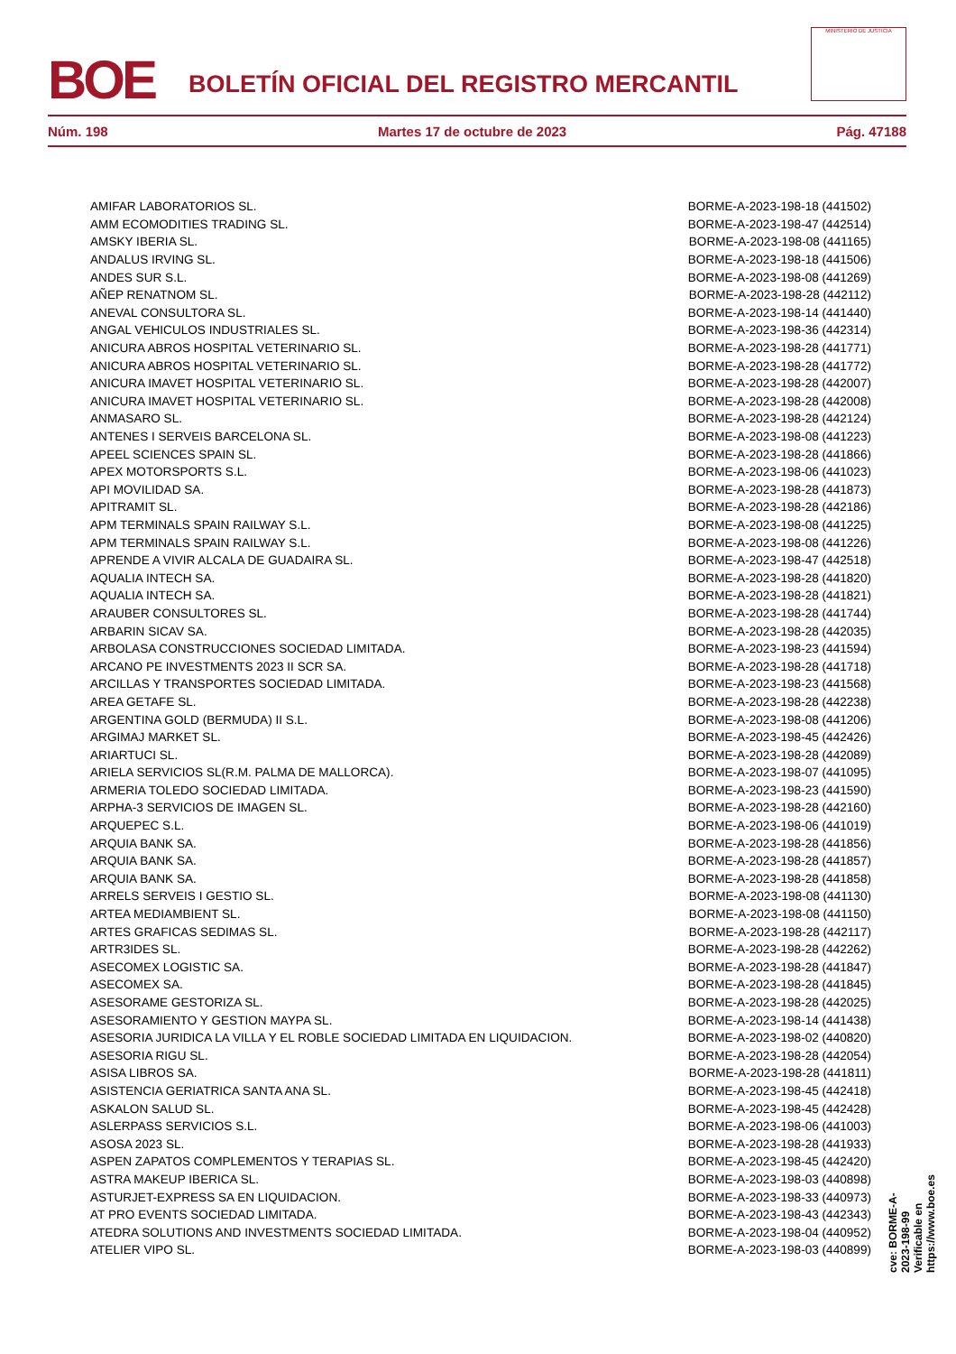BOE
BOLETÍN OFICIAL DEL REGISTRO MERCANTIL
MINISTERIO DE JUSTICIA
Núm. 198 Martes 17 de octubre de 2023 Pág. 47188
| AMIFAR LABORATORIOS SL. | BORME-A-2023-198-18 (441502) |
| AMM ECOMODITIES TRADING SL. | BORME-A-2023-198-47 (442514) |
| AMSKY IBERIA SL. | BORME-A-2023-198-08 (441165) |
| ANDALUS IRVING SL. | BORME-A-2023-198-18 (441506) |
| ANDES SUR S.L. | BORME-A-2023-198-08 (441269) |
| AÑEP RENATNOM SL. | BORME-A-2023-198-28 (442112) |
| ANEVAL CONSULTORA SL. | BORME-A-2023-198-14 (441440) |
| ANGAL VEHICULOS INDUSTRIALES SL. | BORME-A-2023-198-36 (442314) |
| ANICURA ABROS HOSPITAL VETERINARIO SL. | BORME-A-2023-198-28 (441771) |
| ANICURA ABROS HOSPITAL VETERINARIO SL. | BORME-A-2023-198-28 (441772) |
| ANICURA IMAVET HOSPITAL VETERINARIO SL. | BORME-A-2023-198-28 (442007) |
| ANICURA IMAVET HOSPITAL VETERINARIO SL. | BORME-A-2023-198-28 (442008) |
| ANMASARO SL. | BORME-A-2023-198-28 (442124) |
| ANTENES I SERVEIS BARCELONA SL. | BORME-A-2023-198-08 (441223) |
| APEEL SCIENCES SPAIN SL. | BORME-A-2023-198-28 (441866) |
| APEX MOTORSPORTS S.L. | BORME-A-2023-198-06 (441023) |
| API MOVILIDAD SA. | BORME-A-2023-198-28 (441873) |
| APITRAMIT SL. | BORME-A-2023-198-28 (442186) |
| APM TERMINALS SPAIN RAILWAY S.L. | BORME-A-2023-198-08 (441225) |
| APM TERMINALS SPAIN RAILWAY S.L. | BORME-A-2023-198-08 (441226) |
| APRENDE A VIVIR ALCALA DE GUADAIRA SL. | BORME-A-2023-198-47 (442518) |
| AQUALIA INTECH SA. | BORME-A-2023-198-28 (441820) |
| AQUALIA INTECH SA. | BORME-A-2023-198-28 (441821) |
| ARAUBER CONSULTORES SL. | BORME-A-2023-198-28 (441744) |
| ARBARIN SICAV SA. | BORME-A-2023-198-28 (442035) |
| ARBOLASA CONSTRUCCIONES SOCIEDAD LIMITADA. | BORME-A-2023-198-23 (441594) |
| ARCANO PE INVESTMENTS 2023 II SCR SA. | BORME-A-2023-198-28 (441718) |
| ARCILLAS Y TRANSPORTES SOCIEDAD LIMITADA. | BORME-A-2023-198-23 (441568) |
| AREA GETAFE SL. | BORME-A-2023-198-28 (442238) |
| ARGENTINA GOLD (BERMUDA) II S.L. | BORME-A-2023-198-08 (441206) |
| ARGIMAJ MARKET SL. | BORME-A-2023-198-45 (442426) |
| ARIARTUCI SL. | BORME-A-2023-198-28 (442089) |
| ARIELA SERVICIOS SL(R.M. PALMA DE MALLORCA). | BORME-A-2023-198-07 (441095) |
| ARMERIA TOLEDO SOCIEDAD LIMITADA. | BORME-A-2023-198-23 (441590) |
| ARPHA-3 SERVICIOS DE IMAGEN SL. | BORME-A-2023-198-28 (442160) |
| ARQUEPEC S.L. | BORME-A-2023-198-06 (441019) |
| ARQUIA BANK SA. | BORME-A-2023-198-28 (441856) |
| ARQUIA BANK SA. | BORME-A-2023-198-28 (441857) |
| ARQUIA BANK SA. | BORME-A-2023-198-28 (441858) |
| ARRELS SERVEIS I GESTIO SL. | BORME-A-2023-198-08 (441130) |
| ARTEA MEDIAMBIENT SL. | BORME-A-2023-198-08 (441150) |
| ARTES GRAFICAS SEDIMAS SL. | BORME-A-2023-198-28 (442117) |
| ARTR3IDES SL. | BORME-A-2023-198-28 (442262) |
| ASECOMEX LOGISTIC SA. | BORME-A-2023-198-28 (441847) |
| ASECOMEX SA. | BORME-A-2023-198-28 (441845) |
| ASESORAME GESTORIZA SL. | BORME-A-2023-198-28 (442025) |
| ASESORAMIENTO Y GESTION MAYPA SL. | BORME-A-2023-198-14 (441438) |
| ASESORIA JURIDICA LA VILLA Y EL ROBLE SOCIEDAD LIMITADA EN LIQUIDACION. | BORME-A-2023-198-02 (440820) |
| ASESORIA RIGU SL. | BORME-A-2023-198-28 (442054) |
| ASISA LIBROS SA. | BORME-A-2023-198-28 (441811) |
| ASISTENCIA GERIATRICA SANTA ANA SL. | BORME-A-2023-198-45 (442418) |
| ASKALON SALUD SL. | BORME-A-2023-198-45 (442428) |
| ASLERPASS SERVICIOS S.L. | BORME-A-2023-198-06 (441003) |
| ASOSA 2023 SL. | BORME-A-2023-198-28 (441933) |
| ASPEN ZAPATOS COMPLEMENTOS Y TERAPIAS SL. | BORME-A-2023-198-45 (442420) |
| ASTRA MAKEUP IBERICA SL. | BORME-A-2023-198-03 (440898) |
| ASTURJET-EXPRESS SA EN LIQUIDACION. | BORME-A-2023-198-33 (440973) |
| AT PRO EVENTS SOCIEDAD LIMITADA. | BORME-A-2023-198-43 (442343) |
| ATEDRA SOLUTIONS AND INVESTMENTS SOCIEDAD LIMITADA. | BORME-A-2023-198-04 (440952) |
| ATELIER VIPO SL. | BORME-A-2023-198-03 (440899) |
cve: BORME-A-2023-198-99
Verificable en https://www.boe.es